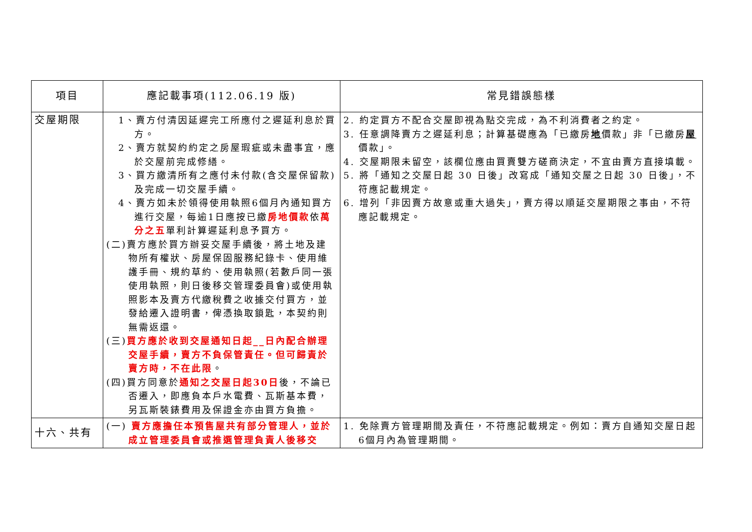| 項目 | 應記載事項(112.06.19 版) | 常見錯誤態樣 |
| --- | --- | --- |
| 交屋期限 | 1、賣方付清因延遲完工所應付之遲延利息於買方。 2、賣方就契約約定之房屋瑕疵或未盡事宜，應於交屋前完成修繕。 3、買方繳清所有之應付未付款(含交屋保留款)及完成一切交屋手續。 4、賣方如未於領得使用執照6個月內通知買方進行交屋，每逾1日應按已繳 房地價款 依 萬分之五 單利計算遲延利息予買方。 (二)賣方應於買方辦妥交屋手續後，將土地及建物所有權狀、房屋保固服務紀錄卡、使用維護手冊、規約草約、使用執照(若數戶同一張使用執照，則日後移交管理委員會)或使用執照影本及賣方代繳稅費之收據交付買方，並發給遷入證明書，俾憑換取鎖匙，本契約則無需返還。 (三) 買方應於收到交屋通知日起__日內配合辦理交屋手續，賣方不負保管責任。但可歸責於賣方時，不在此限 。 (四)買方同意於 通知之交屋日起30日 後，不論已否遷入，即應負本戶水電費、瓦斯基本費，另瓦斯裝錶費用及保證金亦由買方負擔。 | 2. 約定買方不配合交屋即視為點交完成，為不利消費者之約定。 3. 任意調降賣方之遲延利息；計算基礎應為「已繳房 地 價款」非「已繳房 屋 價款」。 4. 交屋期限未留空，該欄位應由買賣雙方磋商決定，不宜由賣方直接填載。 5. 將「通知之交屋日起 30 日後」改寫成「通知交屋之日起 30 日後」，不符應記載規定。 6. 增列「非因賣方故意或重大過失」，賣方得以順延交屋期限之事由，不符應記載規定。 |
| 十六、共有 | (一) 賣方應擔任本預售屋共有部分管理人，並於成立管理委員會或推選管理負責人後移交 | 1. 免除賣方管理期間及責任，不符應記載規定。例如：賣方自通知交屋日起6個月內為管理期間。 |